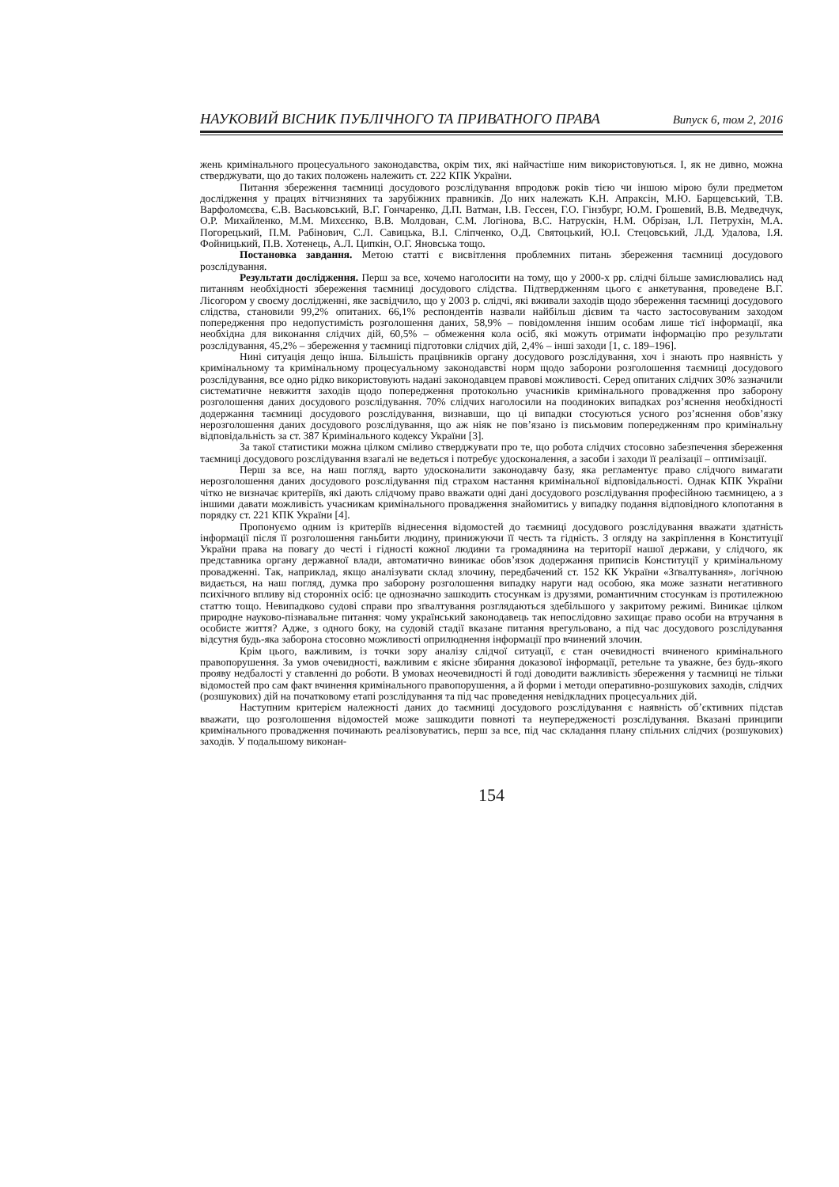НАУКОВИЙ ВІСНИК ПУБЛІЧНОГО ТА ПРИВАТНОГО ПРАВА Випуск 6, том 2, 2016
жень кримінального процесуального законодавства, окрім тих, які найчастіше ним використовуються. І, як не дивно, можна стверджувати, що до таких положень належить ст. 222 КПК України.
Питання збереження таємниці досудового розслідування впродовж років тією чи іншою мірою були предметом дослідження у працях вітчизняних та зарубіжних правників. До них належать К.Н. Апраксін, М.Ю. Барщевський, Т.В. Варфоломєєва, Є.В. Васьковський, В.Г. Гончаренко, Д.П. Ватман, І.В. Гессен, Г.О. Гінзбург, Ю.М. Грошевий, В.В. Медведчук, О.Р. Михайленко, М.М. Михєєнко, В.В. Молдован, С.М. Логінова, В.С. Натрускін, Н.М. Обрізан, І.Л. Петрухін, М.А. Погорецький, П.М. Рабінович, С.Л. Савицька, В.І. Сліпченко, О.Д. Святоцький, Ю.І. Стецовський, Л.Д. Удалова, І.Я. Фойницький, П.В. Хотенець, А.Л. Ципкін, О.Г. Яновська тощо.
Постановка завдання. Метою статті є висвітлення проблемних питань збереження таємниці досудового розслідування.
Результати дослідження. Перш за все, хочемо наголосити на тому, що у 2000-х рр. слідчі більше замислювались над питанням необхідності збереження таємниці досудового слідства. Підтвердженням цього є анкетування, проведене В.Г. Лісогором у своєму дослідженні, яке засвідчило, що у 2003 р. слідчі, які вживали заходів щодо збереження таємниці досудового слідства, становили 99,2% опитаних. 66,1% респондентів назвали найбільш дієвим та часто застосовуваним заходом попередження про недопустимість розголошення даних, 58,9% – повідомлення іншим особам лише тієї інформації, яка необхідна для виконання слідчих дій, 60,5% – обмеження кола осіб, які можуть отримати інформацію про результати розслідування, 45,2% – збереження у таємниці підготовки слідчих дій, 2,4% – інші заходи [1, с. 189–196].
Нині ситуація дещо інша. Більшість працівників органу досудового розслідування, хоч і знають про наявність у кримінальному та кримінальному процесуальному законодавстві норм щодо заборони розголошення таємниці досудового розслідування, все одно рідко використовують надані законодавцем правові можливості. Серед опитаних слідчих 30% зазначили систематичне невжиття заходів щодо попередження протокольно учасників кримінального провадження про заборону розголошення даних досудового розслідування. 70% слідчих наголосили на поодиноких випадках роз’яснення необхідності додержання таємниці досудового розслідування, визнавши, що ці випадки стосуються усного роз’яснення обов’язку нерозголошення даних досудового розслідування, що аж ніяк не пов’язано із письмовим попередженням про кримінальну відповідальність за ст. 387 Кримінального кодексу України [3].
За такої статистики можна цілком сміливо стверджувати про те, що робота слідчих стосовно забезпечення збереження таємниці досудового розслідування взагалі не ведеться і потребує удосконалення, а засоби і заходи її реалізації – оптимізації.
Перш за все, на наш погляд, варто удосконалити законодавчу базу, яка регламентує право слідчого вимагати нерозголошення даних досудового розслідування під страхом настання кримінальної відповідальності. Однак КПК України чітко не визначає критеріїв, які дають слідчому право вважати одні дані досудового розслідування професійною таємницею, а з іншими давати можливість учасникам кримінального провадження знайомитись у випадку подання відповідного клопотання в порядку ст. 221 КПК України [4].
Пропонуємо одним із критеріїв віднесення відомостей до таємниці досудового розслідування вважати здатність інформації після її розголошення ганьбити людину, принижуючи її честь та гідність. З огляду на закріплення в Конституції України права на повагу до честі і гідності кожної людини та громадянина на території нашої держави, у слідчого, як представника органу державної влади, автоматично виникає обов’язок додержання приписів Конституції у кримінальному провадженні. Так, наприклад, якщо аналізувати склад злочину, передбачений ст. 152 КК України «Зґвалтування», логічною видається, на наш погляд, думка про заборону розголошення випадку наруги над особою, яка може зазнати негативного психічного впливу від сторонніх осіб: це однозначно зашкодить стосункам із друзями, романтичним стосункам із протилежною статтю тощо. Невипадково судові справи про зґвалтування розглядаються здебільшого у закритому режимі. Виникає цілком природне науково-пізнавальне питання: чому український законодавець так непослідовно захищає право особи на втручання в особисте життя? Адже, з одного боку, на судовій стадії вказане питання врегульовано, а під час досудового розслідування відсутня будь-яка заборона стосовно можливості оприлюднення інформації про вчинений злочин.
Крім цього, важливим, із точки зору аналізу слідчої ситуації, є стан очевидності вчиненого кримінального правопорушення. За умов очевидності, важливим є якісне збирання доказової інформації, ретельне та уважне, без будь-якого прояву недбалості у ставленні до роботи. В умовах неочевидності й годі доводити важливість збереження у таємниці не тільки відомостей про сам факт вчинення кримінального правопорушення, а й форми і методи оперативно-розшукових заходів, слідчих (розшукових) дій на початковому етапі розслідування та під час проведення невідкладних процесуальних дій.
Наступним критерієм належності даних до таємниці досудового розслідування є наявність об’єктивних підстав вважати, що розголошення відомостей може зашкодити повноті та неупередженості розслідування. Вказані принципи кримінального провадження починають реалізовуватись, перш за все, під час складання плану спільних слідчих (розшукових) заходів. У подальшому виконан-
154